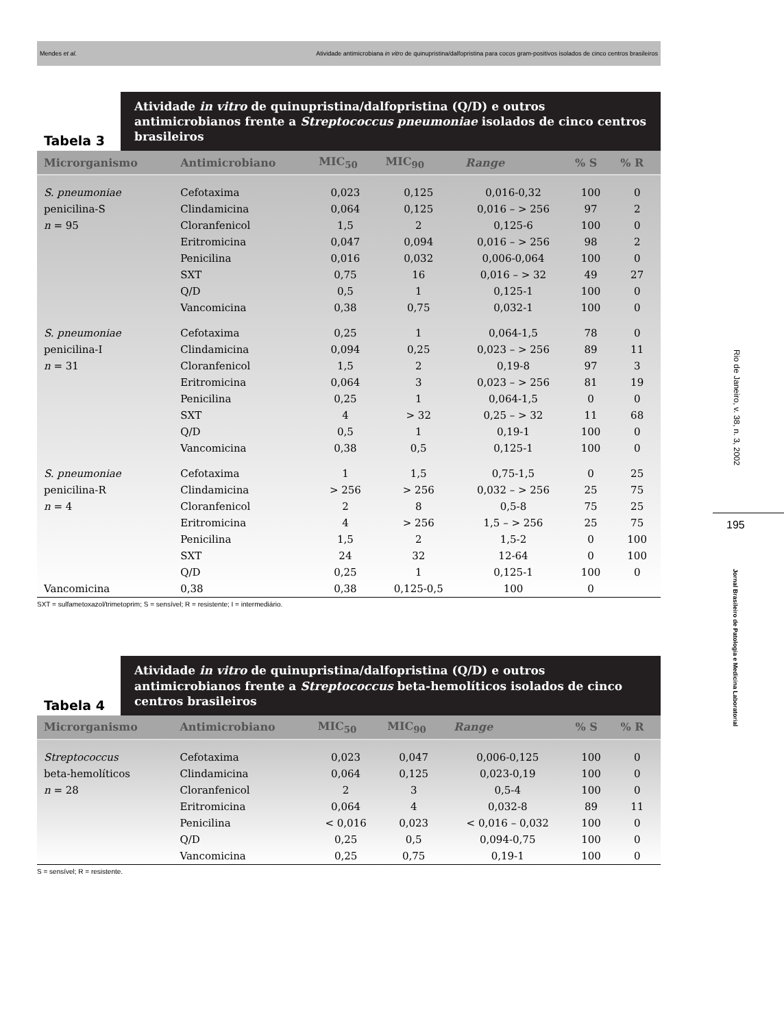Mendes et al. Atividade antimicrobiana in vitro de quinupristina/dalfopristina para cocos gram-positivos isolados de cinco centros brasileiros
Rio de Janeiro, v. 38, n. 3, 2002
195
Jornal Brasileiro de Patologia e Medicina Laboratorial
Tabela 3
Atividade in vitro de quinupristina/dalfopristina (Q/D) e outros antimicrobianos frente a Streptococcus pneumoniae isolados de cinco centros brasileiros
| Microrganismo | Antimicrobiano | MIC<sub>50</sub> | MIC<sub>90</sub> | Range | % S | % R |
| --- | --- | --- | --- | --- | --- | --- |
| S. pneumoniae | Cefotaxima | 0,023 | 0,125 | 0,016-0,32 | 100 | 0 |
| penicilina-S | Clindamicina | 0,064 | 0,125 | 0,016 – > 256 | 97 | 2 |
| n = 95 | Cloranfenicol | 1,5 | 2 | 0,125-6 | 100 | 0 |
| | Eritromicina | 0,047 | 0,094 | 0,016 – > 256 | 98 | 2 |
| | Penicilina | 0,016 | 0,032 | 0,006-0,064 | 100 | 0 |
| | SXT | 0,75 | 16 | 0,016 – > 32 | 49 | 27 |
| | Q/D | 0,5 | 1 | 0,125-1 | 100 | 0 |
| | Vancomicina | 0,38 | 0,75 | 0,032-1 | 100 | 0 |
| S. pneumoniae | Cefotaxima | 0,25 | 1 | 0,064-1,5 | 78 | 0 |
| penicilina-I | Clindamicina | 0,094 | 0,25 | 0,023 – > 256 | 89 | 11 |
| n = 31 | Cloranfenicol | 1,5 | 2 | 0,19-8 | 97 | 3 |
| | Eritromicina | 0,064 | 3 | 0,023 – > 256 | 81 | 19 |
| | Penicilina | 0,25 | 1 | 0,064-1,5 | 0 | 0 |
| | SXT | 4 | > 32 | 0,25 – > 32 | 11 | 68 |
| | Q/D | 0,5 | 1 | 0,19-1 | 100 | 0 |
| | Vancomicina | 0,38 | 0,5 | 0,125-1 | 100 | 0 |
| S. pneumoniae | Cefotaxima | 1 | 1,5 | 0,75-1,5 | 0 | 25 |
| penicilina-R | Clindamicina | > 256 | > 256 | 0,032 – > 256 | 25 | 75 |
| n = 4 | Cloranfenicol | 2 | 8 | 0,5-8 | 75 | 25 |
| | Eritromicina | 4 | > 256 | 1,5 – > 256 | 25 | 75 |
| | Penicilina | 1,5 | 2 | 1,5-2 | 0 | 100 |
| | SXT | 24 | 32 | 12-64 | 0 | 100 |
| | Q/D | 0,25 | 1 | 0,125-1 | 100 | 0 |
| Vancomicina | 0,38 | 0,38 | 0,125-0,5 | 100 | 0 | |
SXT = sulfametoxazol/trimetoprim; S = sensível; R = resistente; I = intermediário.
Tabela 4
Atividade in vitro de quinupristina/dalfopristina (Q/D) e outros antimicrobianos frente a Streptococcus beta-hemolíticos isolados de cinco centros brasileiros
| Microrganismo | Antimicrobiano | MIC<sub>50</sub> | MIC<sub>90</sub> | Range | % S | % R |
| --- | --- | --- | --- | --- | --- | --- |
| Streptococcus | Cefotaxima | 0,023 | 0,047 | 0,006-0,125 | 100 | 0 |
| beta-hemolíticos | Clindamicina | 0,064 | 0,125 | 0,023-0,19 | 100 | 0 |
| n = 28 | Cloranfenicol | 2 | 3 | 0,5-4 | 100 | 0 |
| | Eritromicina | 0,064 | 4 | 0,032-8 | 89 | 11 |
| | Penicilina | < 0,016 | 0,023 | < 0,016 – 0,032 | 100 | 0 |
| | Q/D | 0,25 | 0,5 | 0,094-0,75 | 100 | 0 |
| | Vancomicina | 0,25 | 0,75 | 0,19-1 | 100 | 0 |
S = sensível; R = resistente.